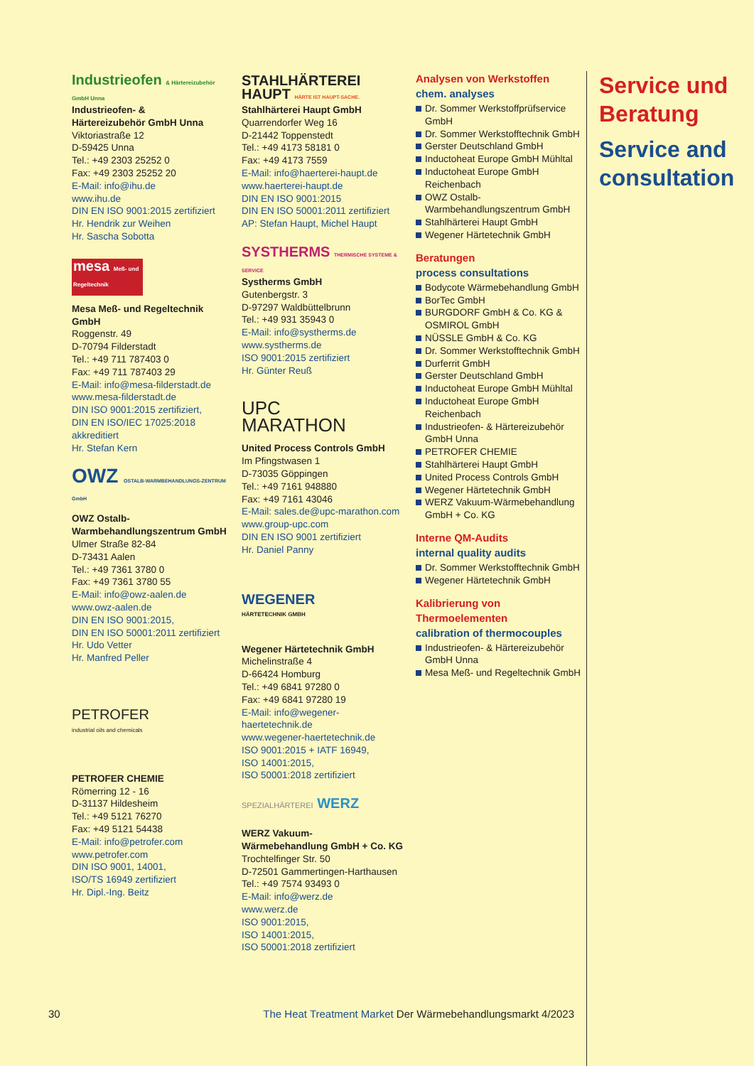Industrieofen & Härtereizubehör GmbH Unna
Industrieofen- &
Härtereizubehör GmbH Unna
Viktoriastraße 12
D-59425 Unna
Tel.: +49 2303 25252 0
Fax: +49 2303 25252 20
E-Mail: info@ihu.de
www.ihu.de
DIN EN ISO 9001:2015 zertifiziert
Hr. Hendrik zur Weihen
Hr. Sascha Sobotta
mesa Meß- und Regeltechnik
Mesa Meß- und Regeltechnik GmbH
Roggenstr. 49
D-70794 Filderstadt
Tel.: +49 711 787403 0
Fax: +49 711 787403 29
E-Mail: info@mesa-filderstadt.de
www.mesa-filderstadt.de
DIN ISO 9001:2015 zertifiziert,
DIN EN ISO/IEC 17025:2018 akkreditiert
Hr. Stefan Kern
OWZ OSTALB-WARMBEHANDLUNGS-ZENTRUM GmbH
OWZ Ostalb-
Warmbehandlungszentrum GmbH
Ulmer Straße 82-84
D-73431 Aalen
Tel.: +49 7361 3780 0
Fax: +49 7361 3780 55
E-Mail: info@owz-aalen.de
www.owz-aalen.de
DIN EN ISO 9001:2015,
DIN EN ISO 50001:2011 zertifiziert
Hr. Udo Vetter
Hr. Manfred Peller
PETROFER
industrial oils and chemicals
PETROFER CHEMIE
Römerring 12 - 16
D-31137 Hildesheim
Tel.: +49 5121 76270
Fax: +49 5121 54438
E-Mail: info@petrofer.com
www.petrofer.com
DIN ISO 9001, 14001,
ISO/TS 16949 zertifiziert
Hr. Dipl.-Ing. Beitz
STAHLHÄRTEREI
HAUPT HÄRTE IST HAUPT-SACHE.
Stahlhärterei Haupt GmbH
Quarrendorfer Weg 16
D-21442 Toppenstedt
Tel.: +49 4173 58181 0
Fax: +49 4173 7559
E-Mail: info@haerterei-haupt.de
www.haerterei-haupt.de
DIN EN ISO 9001:2015
DIN EN ISO 50001:2011 zertifiziert
AP: Stefan Haupt, Michel Haupt
SYSTHERMS THERMISCHE SYSTEME & SERVICE
Systherms GmbH
Gutenbergstr. 3
D-97297 Waldbüttelbrunn
Tel.: +49 931 35943 0
E-Mail: info@systherms.de
www.systherms.de
ISO 9001:2015 zertifiziert
Hr. Günter Reuß
UPC
MARATHON
United Process Controls GmbH
Im Pfingstwasen 1
D-73035 Göppingen
Tel.: +49 7161 948880
Fax: +49 7161 43046
E-Mail: sales.de@upc-marathon.com
www.group-upc.com
DIN EN ISO 9001 zertifiziert
Hr. Daniel Panny
WEGENER
HÄRTETECHNIK GMBH
Wegener Härtetechnik GmbH
Michelinstraße 4
D-66424 Homburg
Tel.: +49 6841 97280 0
Fax: +49 6841 97280 19
E-Mail: info@wegener-haertetechnik.de
www.wegener-haertetechnik.de
ISO 9001:2015 + IATF 16949,
ISO 14001:2015,
ISO 50001:2018 zertifiziert
SPEZIALHÄRTEREI WERZ
WERZ Vakuum-
Wärmebehandlung GmbH + Co. KG
Trochtelfinger Str. 50
D-72501 Gammertingen-Harthausen
Tel.: +49 7574 93493 0
E-Mail: info@werz.de
www.werz.de
ISO 9001:2015,
ISO 14001:2015,
ISO 50001:2018 zertifiziert
Analysen von Werkstoffen
chem. analyses
Dr. Sommer Werkstoffprüfservice GmbH
Dr. Sommer Werkstofftechnik GmbH
Gerster Deutschland GmbH
Inductoheat Europe GmbH Mühltal
Inductoheat Europe GmbH Reichenbach
OWZ Ostalb-Warmbehandlungszentrum GmbH
Stahlhärterei Haupt GmbH
Wegener Härtetechnik GmbH
Beratungen
process consultations
Bodycote Wärmebehandlung GmbH
BorTec GmbH
BURGDORF GmbH & Co. KG & OSMIROL GmbH
NÜSSLE GmbH & Co. KG
Dr. Sommer Werkstofftechnik GmbH
Durferrit GmbH
Gerster Deutschland GmbH
Inductoheat Europe GmbH Mühltal
Inductoheat Europe GmbH Reichenbach
Industrieofen- & Härtereizubehör GmbH Unna
PETROFER CHEMIE
Stahlhärterei Haupt GmbH
United Process Controls GmbH
Wegener Härtetechnik GmbH
WERZ Vakuum-Wärmebehandlung GmbH + Co. KG
Interne QM-Audits
internal quality audits
Dr. Sommer Werkstofftechnik GmbH
Wegener Härtetechnik GmbH
Kalibrierung von
Thermoelementen
calibration of thermocouples
Industrieofen- & Härtereizubehör GmbH Unna
Mesa Meß- und Regeltechnik GmbH
Service und Beratung
Service and consultation
30 The Heat Treatment Market Der Wärmebehandlungsmarkt 4/2023